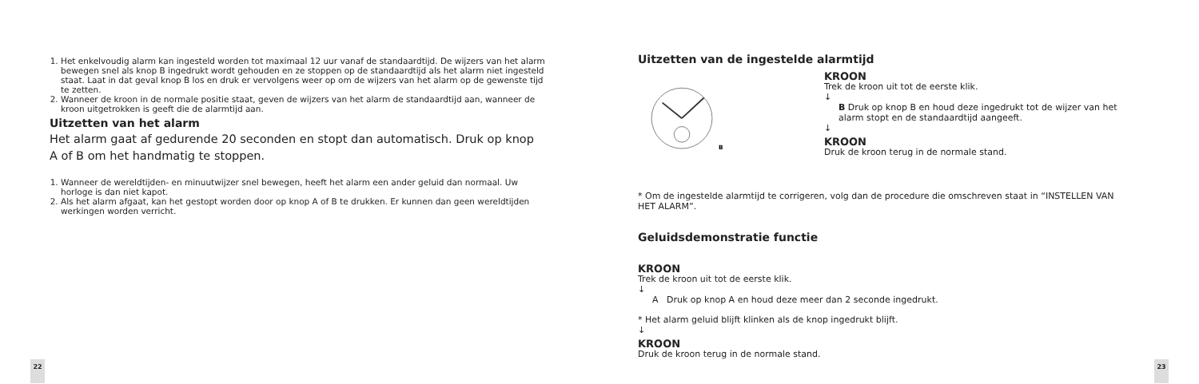1. Het enkelvoudig alarm kan ingesteld worden tot maximaal 12 uur vanaf de standaardtijd. De wijzers van het alarm bewegen snel als knop B ingedrukt wordt gehouden en ze stoppen op de standaardtijd als het alarm niet ingesteld staat. Laat in dat geval knop B los en druk er vervolgens weer op om de wijzers van het alarm op de gewenste tijd te zetten.
2. Wanneer de kroon in de normale positie staat, geven de wijzers van het alarm de standaardtijd aan, wanneer de kroon uitgetrokken is geeft die de alarmtijd aan.
Uitzetten van het alarm
Het alarm gaat af gedurende 20 seconden en stopt dan automatisch. Druk op knop A of B om het handmatig te stoppen.
1. Wanneer de wereldtijden- en minuutwijzer snel bewegen, heeft het alarm een ander geluid dan normaal. Uw horloge is dan niet kapot.
2. Als het alarm afgaat, kan het gestopt worden door op knop A of B te drukken. Er kunnen dan geen wereldtijden werkingen worden verricht.
22
Uitzetten van de ingestelde alarmtijd
B
KROON
Trek de kroon uit tot de eerste klik.
↓
B Druk op knop B en houd deze ingedrukt tot de wijzer van het alarm stopt en de standaardtijd aangeeft.
↓
KROON
Druk de kroon terug in de normale stand.
* Om de ingestelde alarmtijd te corrigeren, volg dan de procedure die omschreven staat in “INSTELLEN VAN HET ALARM”.
Geluidsdemonstratie functie
KROON
Trek de kroon uit tot de eerste klik.
↓
A Druk op knop A en houd deze meer dan 2 seconde ingedrukt.
* Het alarm geluid blijft klinken als de knop ingedrukt blijft.
↓
KROON
Druk de kroon terug in de normale stand.
23